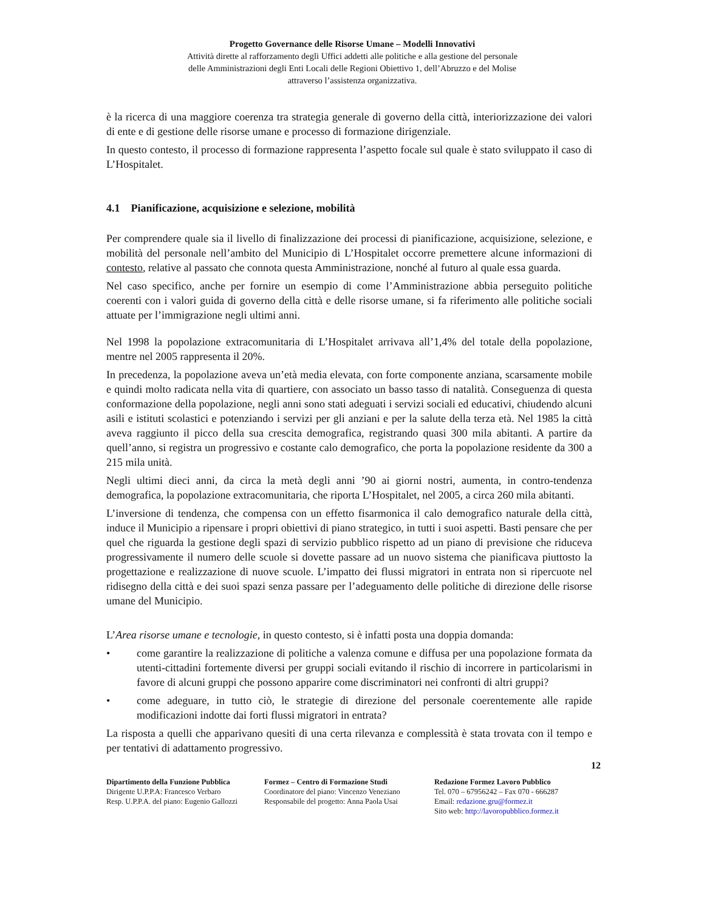Progetto Governance delle Risorse Umane – Modelli Innovativi
Attività dirette al rafforzamento degli Uffici addetti alle politiche e alla gestione del personale
delle Amministrazioni degli Enti Locali delle Regioni Obiettivo 1, dell’Abruzzo e del Molise
attraverso l’assistenza organizzativa.
è la ricerca di una maggiore coerenza tra strategia generale di governo della città, interiorizzazione dei valori di ente e di gestione delle risorse umane e processo di formazione dirigenziale.
In questo contesto, il processo di formazione rappresenta l’aspetto focale sul quale è stato sviluppato il caso di L’Hospitalet.
4.1 Pianificazione, acquisizione e selezione, mobilità
Per comprendere quale sia il livello di finalizzazione dei processi di pianificazione, acquisizione, selezione, e mobilità del personale nell’ambito del Municipio di L’Hospitalet occorre premettere alcune informazioni di contesto, relative al passato che connota questa Amministrazione, nonché al futuro al quale essa guarda.
Nel caso specifico, anche per fornire un esempio di come l’Amministrazione abbia perseguito politiche coerenti con i valori guida di governo della città e delle risorse umane, si fa riferimento alle politiche sociali attuate per l’immigrazione negli ultimi anni.
Nel 1998 la popolazione extracomunitaria di L’Hospitalet arrivava all’1,4% del totale della popolazione, mentre nel 2005 rappresenta il 20%.
In precedenza, la popolazione aveva un’età media elevata, con forte componente anziana, scarsamente mobile e quindi molto radicata nella vita di quartiere, con associato un basso tasso di natalità. Conseguenza di questa conformazione della popolazione, negli anni sono stati adeguati i servizi sociali ed educativi, chiudendo alcuni asili e istituti scolastici e potenziando i servizi per gli anziani e per la salute della terza età. Nel 1985 la città aveva raggiunto il picco della sua crescita demografica, registrando quasi 300 mila abitanti. A partire da quell’anno, si registra un progressivo e costante calo demografico, che porta la popolazione residente da 300 a 215 mila unità.
Negli ultimi dieci anni, da circa la metà degli anni ’90 ai giorni nostri, aumenta, in contro-tendenza demografica, la popolazione extracomunitaria, che riporta L’Hospitalet, nel 2005, a circa 260 mila abitanti.
L’inversione di tendenza, che compensa con un effetto fisarmonica il calo demografico naturale della città, induce il Municipio a ripensare i propri obiettivi di piano strategico, in tutti i suoi aspetti. Basti pensare che per quel che riguarda la gestione degli spazi di servizio pubblico rispetto ad un piano di previsione che riduceva progressivamente il numero delle scuole si dovette passare ad un nuovo sistema che pianificava piuttosto la progettazione e realizzazione di nuove scuole. L’impatto dei flussi migratori in entrata non si ripercuote nel ridisegno della città e dei suoi spazi senza passare per l’adeguamento delle politiche di direzione delle risorse umane del Municipio.
L’Area risorse umane e tecnologie, in questo contesto, si è infatti posta una doppia domanda:
• come garantire la realizzazione di politiche a valenza comune e diffusa per una popolazione formata da utenti-cittadini fortemente diversi per gruppi sociali evitando il rischio di incorrere in particolarismi in favore di alcuni gruppi che possono apparire come discriminatori nei confronti di altri gruppi?
• come adeguare, in tutto ciò, le strategie di direzione del personale coerentemente alle rapide modificazioni indotte dai forti flussi migratori in entrata?
La risposta a quelli che apparivano quesiti di una certa rilevanza e complessità è stata trovata con il tempo e per tentativi di adattamento progressivo.
12
Dipartimento della Funzione Pubblica
Dirigente U.P.P.A: Francesco Verbaro
Resp. U.P.P.A. del piano: Eugenio Gallozzi
Formez – Centro di Formazione Studi
Coordinatore del piano: Vincenzo Veneziano
Responsabile del progetto: Anna Paola Usai
Redazione Formez Lavoro Pubblico
Tel. 070 – 67956242 – Fax 070 - 666287
Email: redazione.gru@formez.it
Sito web: http://lavoropubblico.formez.it